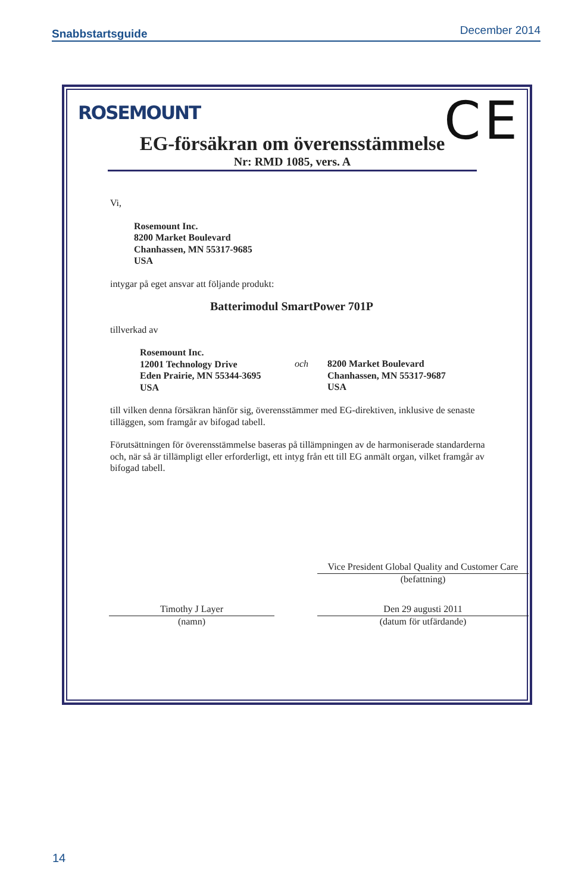Snabbstartsguide December 2014
ROSEMOUNT CE
EG-försäkran om överensstämmelse
Nr: RMD 1085, vers. A
Vi,
Rosemount Inc.
8200 Market Boulevard
Chanhassen, MN 55317-9685
USA
intygar på eget ansvar att följande produkt:
Batterimodul SmartPower 701P
tillverkad av
Rosemount Inc.
12001 Technology Drive
Eden Prairie, MN 55344-3695
USA
och 8200 Market Boulevard
Chanhassen, MN 55317-9687
USA
till vilken denna försäkran hänför sig, överensstämmer med EG-direktiven, inklusive de senaste tilläggen, som framgår av bifogad tabell.
Förutsättningen för överensstämmelse baseras på tillämpningen av de harmoniserade standarderna och, när så är tillämpligt eller erforderligt, ett intyg från ett till EG anmält organ, vilket framgår av bifogad tabell.
Vice President Global Quality and Customer Care
(befattning)
Timothy J Layer
(namn)
Den 29 augusti 2011
(datum för utfärdande)
14